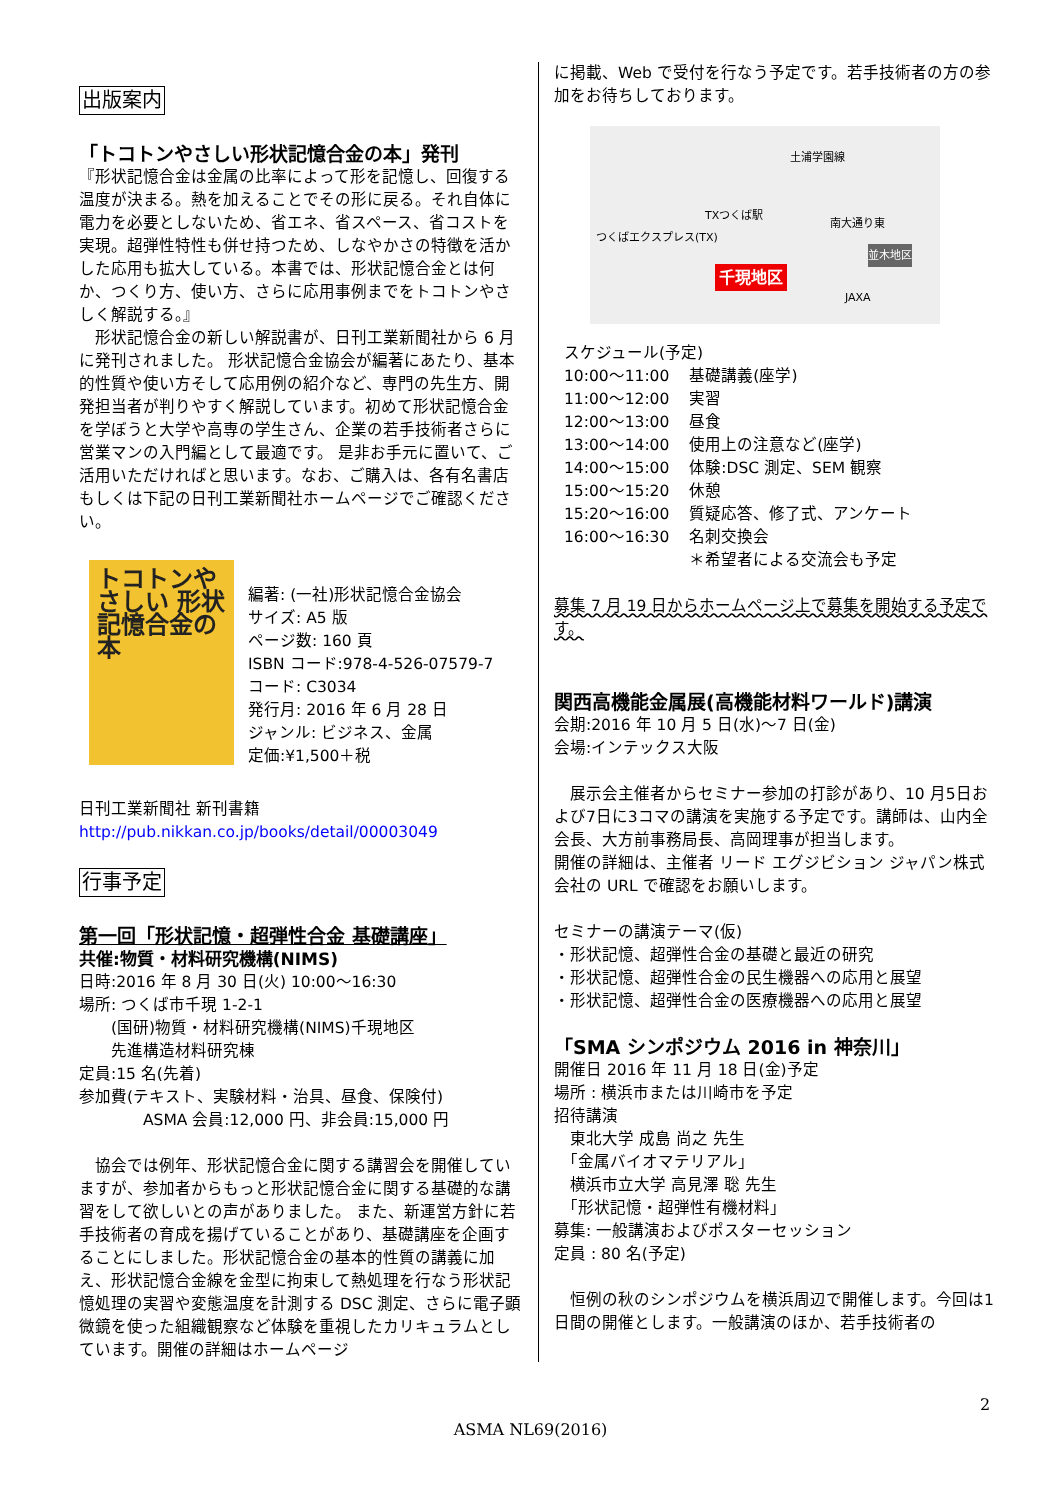出版案内
「トコトンやさしい形状記憶合金の本」発刊
『形状記憶合金は金属の比率によって形を記憶し、回復する温度が決まる。熱を加えることでその形に戻る。それ自体に電力を必要としないため、省エネ、省スペース、省コストを実現。超弾性特性も併せ持つため、しなやかさの特徴を活かした応用も拡大している。本書では、形状記憶合金とは何か、つくり方、使い方、さらに応用事例までをトコトンやさしく解説する。』
　形状記憶合金の新しい解説書が、日刊工業新聞社から 6 月に発刊されました。 形状記憶合金協会が編著にあたり、基本的性質や使い方そして応用例の紹介など、専門の先生方、開発担当者が判りやすく解説しています。初めて形状記憶合金を学ぼうと大学や高専の学生さん、企業の若手技術者さらに営業マンの入門編として最適です。 是非お手元に置いて、ご活用いただければと思います。なお、ご購入は、各有名書店もしくは下記の日刊工業新聞社ホームページでご確認ください。
トコトンやさしい 形状記憶合金の本
編著: (一社)形状記憶合金協会
サイズ: A5 版
ページ数: 160 頁
ISBN コード:978-4-526-07579-7
コード: C3034
発行月: 2016 年 6 月 28 日
ジャンル: ビジネス、金属
定価:¥1,500＋税
日刊工業新聞社 新刊書籍
http://pub.nikkan.co.jp/books/detail/00003049
行事予定
第一回「形状記憶・超弾性合金 基礎講座」
共催:物質・材料研究機構(NIMS)
日時:2016 年 8 月 30 日(火) 10:00～16:30
場所: つくば市千現 1-2-1
　　(国研)物質・材料研究機構(NIMS)千現地区
　　先進構造材料研究棟
定員:15 名(先着)
参加費(テキスト、実験材料・治具、昼食、保険付)
　　　　ASMA 会員:12,000 円、非会員:15,000 円
　協会では例年、形状記憶合金に関する講習会を開催していますが、参加者からもっと形状記憶合金に関する基礎的な講習をして欲しいとの声がありました。 また、新運営方針に若手技術者の育成を揚げていることがあり、基礎講座を企画することにしました。形状記憶合金の基本的性質の講義に加え、形状記憶合金線を金型に拘束して熱処理を行なう形状記憶処理の実習や変態温度を計測する DSC 測定、さらに電子顕微鏡を使った組織観察など体験を重視したカリキュラムとしています。開催の詳細はホームページ
に掲載、Web で受付を行なう予定です。若手技術者の方の参加をお待ちしております。
つくばエクスプレス(TX)
TXつくば駅
南大通り東
並木地区
千現地区
JAXA
土浦学園線
スケジュール(予定)
| 10:00～11:00 | 基礎講義(座学) |
| 11:00～12:00 | 実習 |
| 12:00～13:00 | 昼食 |
| 13:00～14:00 | 使用上の注意など(座学) |
| 14:00～15:00 | 体験:DSC 測定、SEM 観察 |
| 15:00～15:20 | 休憩 |
| 15:20～16:00 | 質疑応答、修了式、アンケート |
| 16:00～16:30 | 名刺交換会 |
| | ＊希望者による交流会も予定 |
募集 7 月 19 日からホームページ上で募集を開始する予定です。
関西高機能金属展(高機能材料ワールド)講演
会期:2016 年 10 月 5 日(水)～7 日(金)
会場:インテックス大阪
　展示会主催者からセミナー参加の打診があり、10 月5日および7日に3コマの講演を実施する予定です。講師は、山内全会長、大方前事務局長、高岡理事が担当します。
開催の詳細は、主催者 リード エグジビション ジャパン株式会社の URL で確認をお願いします。
セミナーの講演テーマ(仮)
・形状記憶、超弾性合金の基礎と最近の研究
・形状記憶、超弾性合金の民生機器への応用と展望
・形状記憶、超弾性合金の医療機器への応用と展望
「SMA シンポジウム 2016 in 神奈川」
開催日 2016 年 11 月 18 日(金)予定
場所 : 横浜市または川崎市を予定
招待講演
　東北大学 成島 尚之 先生
　「金属バイオマテリアル」
　横浜市立大学 高見澤 聡 先生
　「形状記憶・超弾性有機材料」
募集: 一般講演およびポスターセッション
定員 : 80 名(予定)
　恒例の秋のシンポジウムを横浜周辺で開催します。今回は1日間の開催とします。一般講演のほか、若手技術者の
2
ASMA NL69(2016)